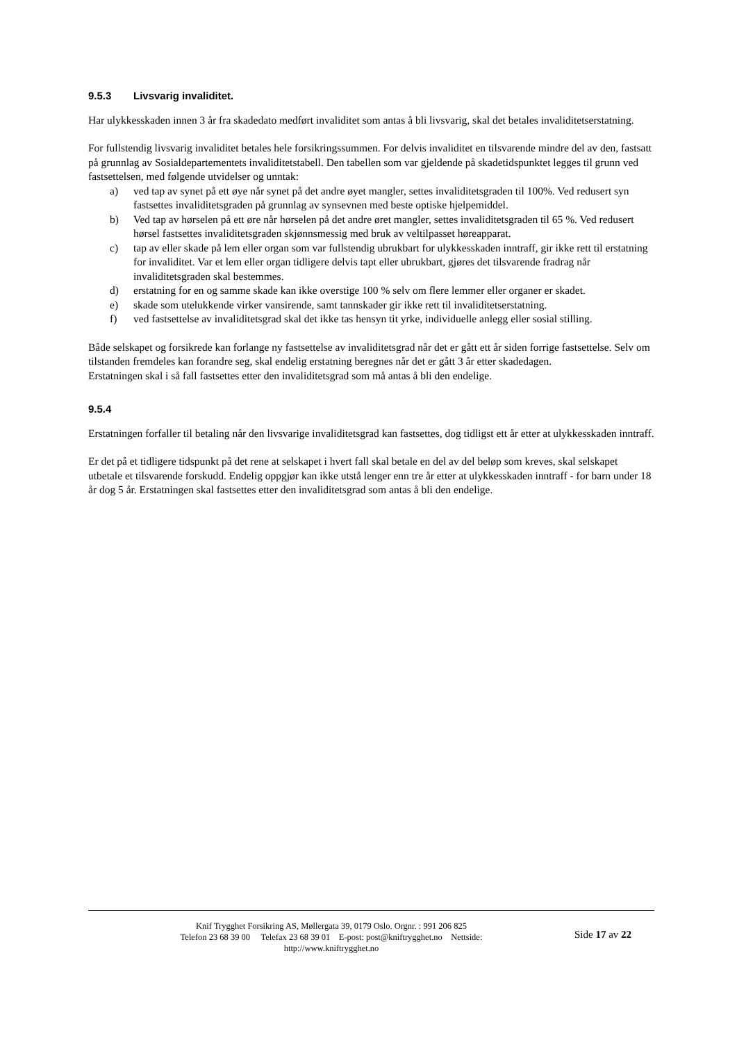9.5.3 Livsvarig invaliditet.
Har ulykkesskaden innen 3 år fra skadedato medført invaliditet som antas å bli livsvarig, skal det betales invaliditetserstatning.
For fullstendig livsvarig invaliditet betales hele forsikringssummen. For delvis invaliditet en tilsvarende mindre del av den, fastsatt på grunnlag av Sosialdepartementets invaliditetstabell. Den tabellen som var gjeldende på skadetidspunktet legges til grunn ved fastsettelsen, med følgende utvidelser og unntak:
a) ved tap av synet på ett øye når synet på det andre øyet mangler, settes invaliditetsgraden til 100%. Ved redusert syn fastsettes invaliditetsgraden på grunnlag av synsevnen med beste optiske hjelpemiddel.
b) Ved tap av hørselen på ett øre når hørselen på det andre øret mangler, settes invaliditetsgraden til 65 %. Ved redusert hørsel fastsettes invaliditetsgraden skjønnsmessig med bruk av veltilpasset høreapparat.
c) tap av eller skade på lem eller organ som var fullstendig ubrukbart for ulykkesskaden inntraff, gir ikke rett til erstatning for invaliditet. Var et lem eller organ tidligere delvis tapt eller ubrukbart, gjøres det tilsvarende fradrag når invaliditetsgraden skal bestemmes.
d) erstatning for en og samme skade kan ikke overstige 100 % selv om flere lemmer eller organer er skadet.
e) skade som utelukkende virker vansirende, samt tannskader gir ikke rett til invaliditetserstatning.
f) ved fastsettelse av invaliditetsgrad skal det ikke tas hensyn tit yrke, individuelle anlegg eller sosial stilling.
Både selskapet og forsikrede kan forlange ny fastsettelse av invaliditetsgrad når det er gått ett år siden forrige fastsettelse. Selv om tilstanden fremdeles kan forandre seg, skal endelig erstatning beregnes når det er gått 3 år etter skadedagen.
Erstatningen skal i så fall fastsettes etter den invaliditetsgrad som må antas å bli den endelige.
9.5.4
Erstatningen forfaller til betaling når den livsvarige invaliditetsgrad kan fastsettes, dog tidligst ett år etter at ulykkesskaden inntraff.
Er det på et tidligere tidspunkt på det rene at selskapet i hvert fall skal betale en del av del beløp som kreves, skal selskapet utbetale et tilsvarende forskudd. Endelig oppgjør kan ikke utstå lenger enn tre år etter at ulykkesskaden inntraff - for barn under 18 år dog 5 år. Erstatningen skal fastsettes etter den invaliditetsgrad som antas å bli den endelige.
Knif Trygghet Forsikring AS, Møllergata 39, 0179 Oslo. Orgnr. : 991 206 825
Telefon 23 68 39 00 Telefax 23 68 39 01 E-post: post@kniftrygghet.no Nettside:
http://www.kniftrygghet.no
Side 17 av 22